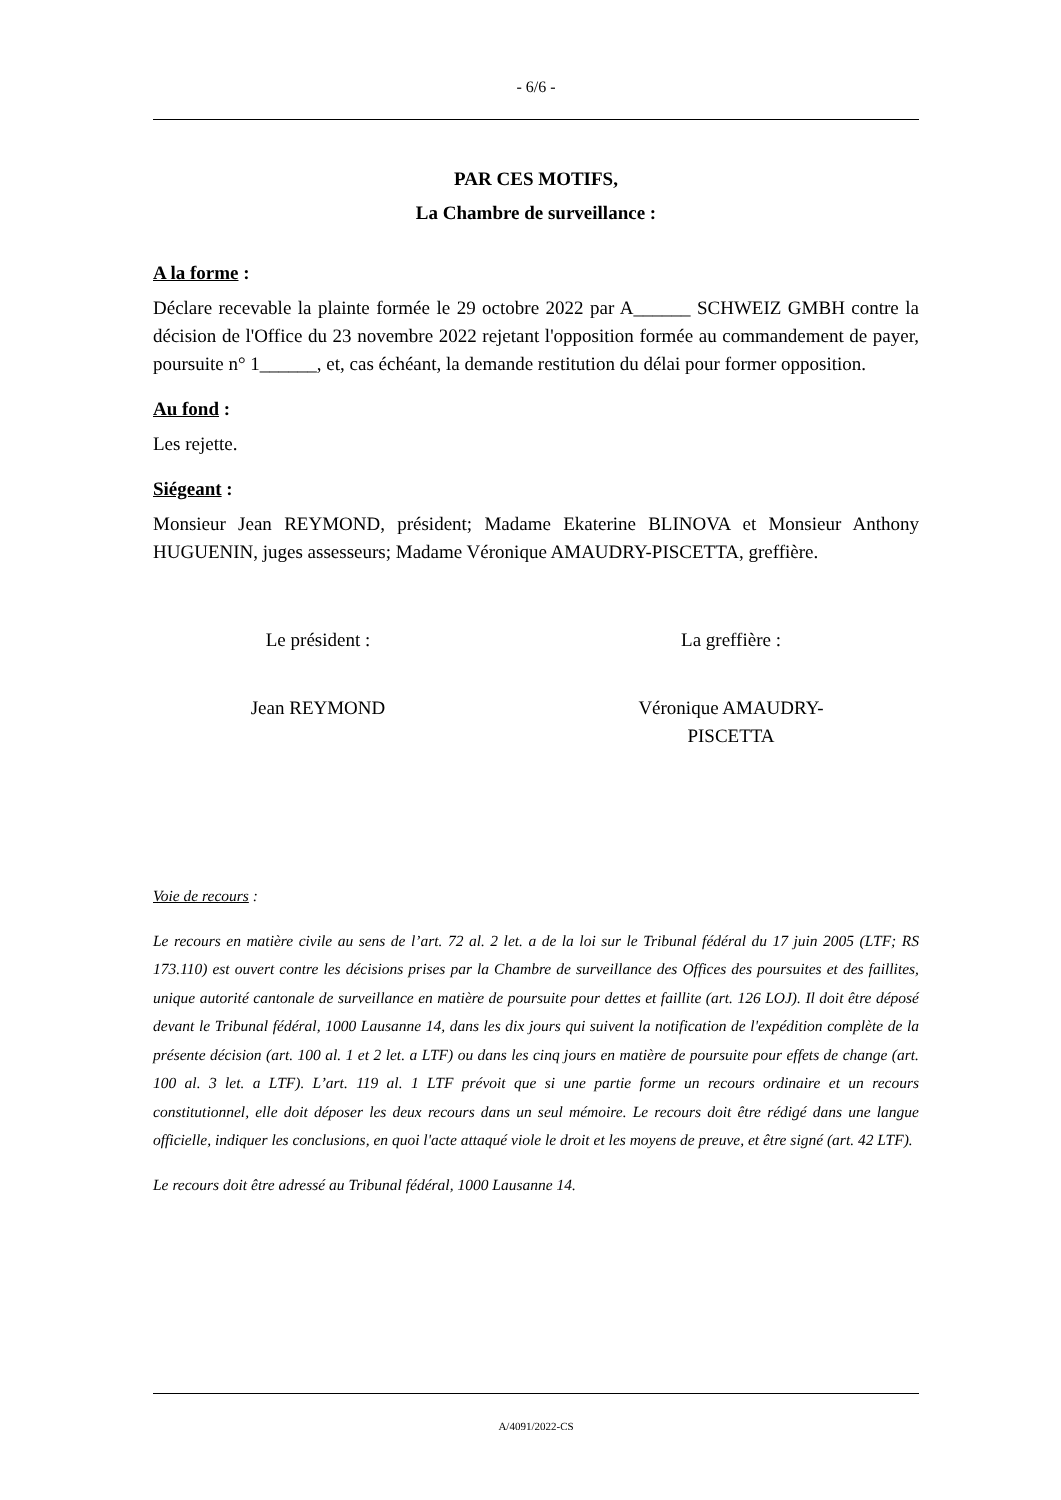- 6/6 -
PAR CES MOTIFS,
La Chambre de surveillance :
A la forme :
Déclare recevable la plainte formée le 29 octobre 2022 par A______ SCHWEIZ GMBH contre la décision de l'Office du 23 novembre 2022 rejetant l'opposition formée au commandement de payer, poursuite n° 1______, et, cas échéant, la demande restitution du délai pour former opposition.
Au fond :
Les rejette.
Siégeant :
Monsieur Jean REYMOND, président; Madame Ekaterine BLINOVA et Monsieur Anthony HUGUENIN, juges assesseurs; Madame Véronique AMAUDRY-PISCETTA, greffière.
Le président :
Jean REYMOND
La greffière :
Véronique AMAUDRY-
PISCETTA
Voie de recours :
Le recours en matière civile au sens de l’art. 72 al. 2 let. a de la loi sur le Tribunal fédéral du 17 juin 2005 (LTF; RS 173.110) est ouvert contre les décisions prises par la Chambre de surveillance des Offices des poursuites et des faillites, unique autorité cantonale de surveillance en matière de poursuite pour dettes et faillite (art. 126 LOJ). Il doit être déposé devant le Tribunal fédéral, 1000 Lausanne 14, dans les dix jours qui suivent la notification de l'expédition complète de la présente décision (art. 100 al. 1 et 2 let. a LTF) ou dans les cinq jours en matière de poursuite pour effets de change (art. 100 al. 3 let. a LTF). L’art. 119 al. 1 LTF prévoit que si une partie forme un recours ordinaire et un recours constitutionnel, elle doit déposer les deux recours dans un seul mémoire. Le recours doit être rédigé dans une langue officielle, indiquer les conclusions, en quoi l'acte attaqué viole le droit et les moyens de preuve, et être signé (art. 42 LTF).
Le recours doit être adressé au Tribunal fédéral, 1000 Lausanne 14.
A/4091/2022-CS